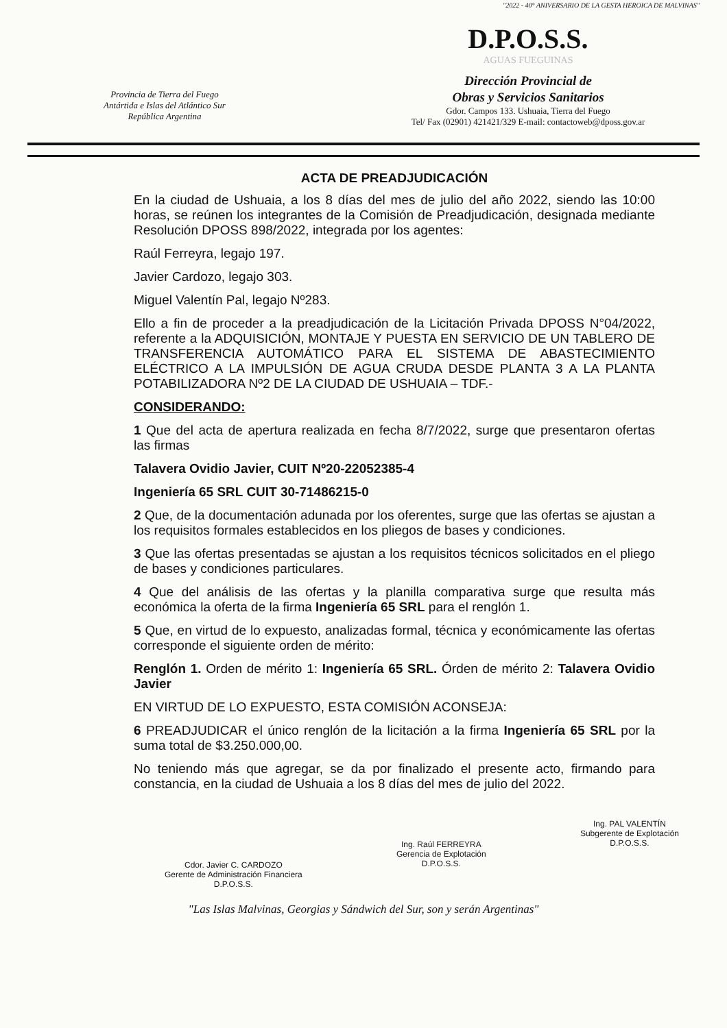Provincia de Tierra del Fuego
Antártida e Islas del Atlántico Sur
República Argentina
"2022 - 40° ANIVERSARIO DE LA GESTA HEROICA DE MALVINAS"
D.P.O.S.S.
AGUAS FUEGUINAS
Dirección Provincial de
Obras y Servicios Sanitarios
Gdor. Campos 133. Ushuaia, Tierra del Fuego
Tel/ Fax (02901) 421421/329 E-mail: contactoweb@dposs.gov.ar
ACTA DE PREADJUDICACIÓN
En la ciudad de Ushuaia, a los 8 días del mes de julio del año 2022, siendo las 10:00 horas, se reúnen los integrantes de la Comisión de Preadjudicación, designada mediante Resolución DPOSS 898/2022, integrada por los agentes:
Raúl Ferreyra, legajo 197.
Javier Cardozo, legajo 303.
Miguel Valentín Pal, legajo Nº283.
Ello a fin de proceder a la preadjudicación de la Licitación Privada DPOSS N°04/2022, referente a la ADQUISICIÓN, MONTAJE Y PUESTA EN SERVICIO DE UN TABLERO DE TRANSFERENCIA AUTOMÁTICO PARA EL SISTEMA DE ABASTECIMIENTO ELÉCTRICO A LA IMPULSIÓN DE AGUA CRUDA DESDE PLANTA 3 A LA PLANTA POTABILIZADORA Nº2 DE LA CIUDAD DE USHUAIA – TDF.-
CONSIDERANDO:
1 Que del acta de apertura realizada en fecha 8/7/2022, surge que presentaron ofertas las firmas
Talavera Ovidio Javier, CUIT Nº20-22052385-4
Ingeniería 65 SRL CUIT 30-71486215-0
2 Que, de la documentación adunada por los oferentes, surge que las ofertas se ajustan a los requisitos formales establecidos en los pliegos de bases y condiciones.
3 Que las ofertas presentadas se ajustan a los requisitos técnicos solicitados en el pliego de bases y condiciones particulares.
4 Que del análisis de las ofertas y la planilla comparativa surge que resulta más económica la oferta de la firma Ingeniería 65 SRL para el renglón 1.
5 Que, en virtud de lo expuesto, analizadas formal, técnica y económicamente las ofertas corresponde el siguiente orden de mérito:
Renglón 1. Orden de mérito 1: Ingeniería 65 SRL. Órden de mérito 2: Talavera Ovidio Javier
EN VIRTUD DE LO EXPUESTO, ESTA COMISIÓN ACONSEJA:
6 PREADJUDICAR el único renglón de la licitación a la firma Ingeniería 65 SRL por la suma total de $3.250.000,00.
No teniendo más que agregar, se da por finalizado el presente acto, firmando para constancia, en la ciudad de Ushuaia a los 8 días del mes de julio del 2022.
Cdor. Javier C. CARDOZO
Gerente de Administración Financiera
D.P.O.S.S.
Ing. Raúl FERREYRA
Gerencia de Explotación
D.P.O.S.S.
Ing. PAL VALENTÍN
Subgerente de Explotación
D.P.O.S.S.
"Las Islas Malvinas, Georgias y Sándwich del Sur, son y serán Argentinas"